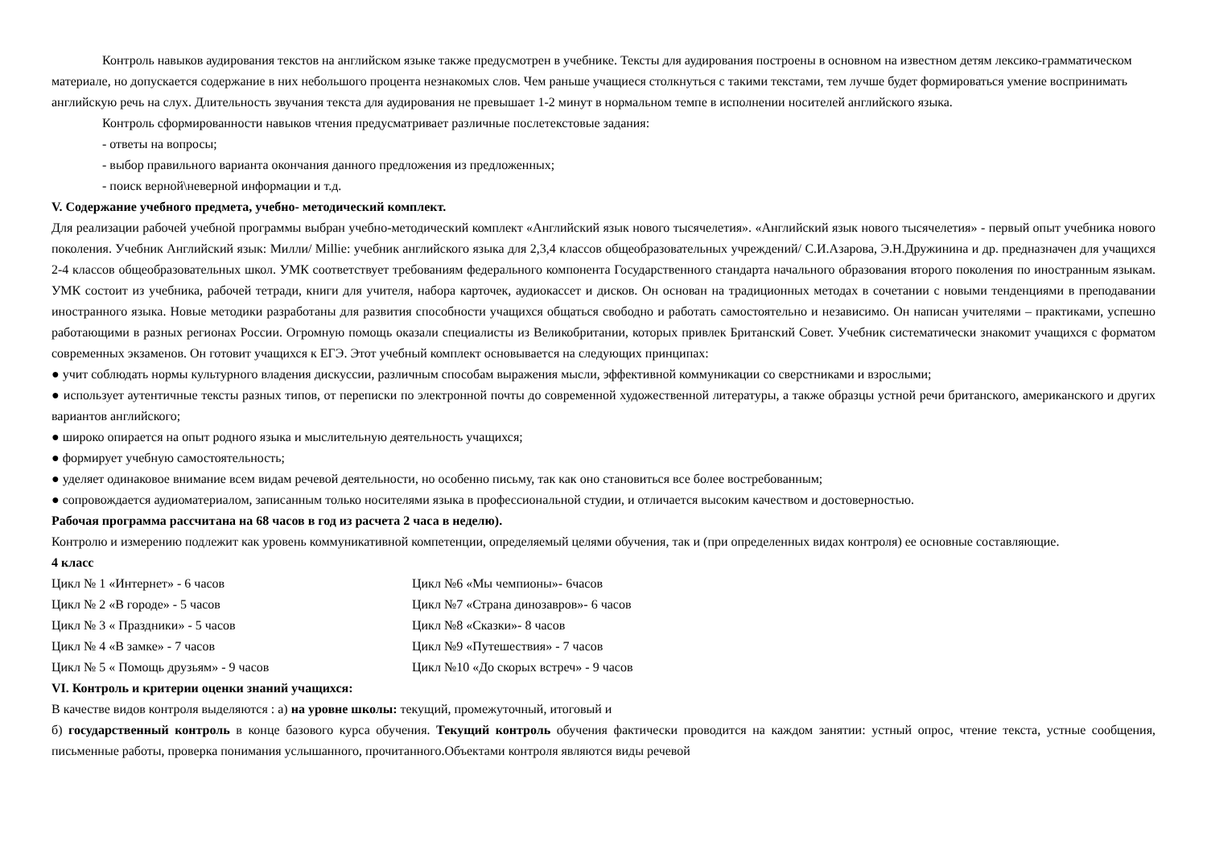Контроль навыков аудирования текстов на английском языке также предусмотрен в учебнике. Тексты для аудирования построены в основном на известном детям лексико-грамматическом материале, но допускается содержание в них небольшого процента незнакомых слов. Чем раньше учащиеся столкнуться с такими текстами, тем лучше будет формироваться умение воспринимать английскую речь на слух. Длительность звучания текста для аудирования не превышает 1-2 минут в нормальном темпе в исполнении носителей английского языка.
Контроль сформированности навыков чтения предусматривает различные послетекстовые задания:
- ответы на вопросы;
- выбор правильного варианта окончания данного предложения из предложенных;
- поиск верной\неверной информации и т.д.
V. Содержание учебного предмета, учебно- методический комплект.
Для реализации рабочей учебной программы выбран учебно-методический комплект «Английский язык нового тысячелетия». «Английский язык нового тысячелетия» - первый опыт учебника нового поколения. Учебник Английский язык: Милли/ Millie: учебник английского языка для 2,3,4 классов общеобразовательных учреждений/ С.И.Азарова, Э.Н.Дружинина и др. предназначен для учащихся 2-4 классов общеобразовательных школ. УМК соответствует требованиям федерального компонента Государственного стандарта начального образования второго поколения по иностранным языкам. УМК состоит из учебника, рабочей тетради, книги для учителя, набора карточек, аудиокассет и дисков. Он основан на традиционных методах в сочетании с новыми тенденциями в преподавании иностранного языка. Новые методики разработаны для развития способности учащихся общаться свободно и работать самостоятельно и независимо. Он написан учителями – практиками, успешно работающими в разных регионах России. Огромную помощь оказали специалисты из Великобритании, которых привлек Британский Совет. Учебник систематически знакомит учащихся с форматом современных экзаменов. Он готовит учащихся к ЕГЭ. Этот учебный комплект основывается на следующих принципах:
● учит соблюдать нормы культурного владения дискуссии, различным способам выражения мысли, эффективной коммуникации со сверстниками и взрослыми;
● использует аутентичные тексты разных типов, от переписки по электронной почты до современной художественной литературы, а также образцы устной речи британского, американского и других вариантов английского;
● широко опирается на опыт родного языка и мыслительную деятельность учащихся;
● формирует учебную самостоятельность;
● уделяет одинаковое внимание всем видам речевой деятельности, но особенно письму, так как оно становиться все более востребованным;
● сопровождается аудиоматериалом, записанным только носителями языка в профессиональной студии, и отличается высоким качеством и достоверностью.
Рабочая программа рассчитана на 68 часов в год из расчета 2 часа в неделю).
Контролю и измерению подлежит как уровень коммуникативной компетенции, определяемый целями обучения, так и (при определенных видах контроля) ее основные составляющие.
4 класс
Цикл № 1 «Интернет» - 6 часов Цикл №6 «Мы чемпионы»- 6часов
Цикл № 2 «В городе» - 5 часов Цикл №7 «Страна динозавров»- 6 часов
Цикл № 3 « Праздники» - 5 часов Цикл №8 «Сказки»- 8 часов
Цикл № 4 «В замке» - 7 часов Цикл №9 «Путешествия» - 7 часов
Цикл № 5 « Помощь друзьям» - 9 часов Цикл №10 «До скорых встреч» - 9 часов
VI. Контроль и критерии оценки знаний учащихся:
В качестве видов контроля выделяются : а) на уровне школы: текущий, промежуточный, итоговый и
б) государственный контроль в конце базового курса обучения. Текущий контроль обучения фактически проводится на каждом занятии: устный опрос, чтение текста, устные сообщения, письменные работы, проверка понимания услышанного, прочитанного.Объектами контроля являются виды речевой